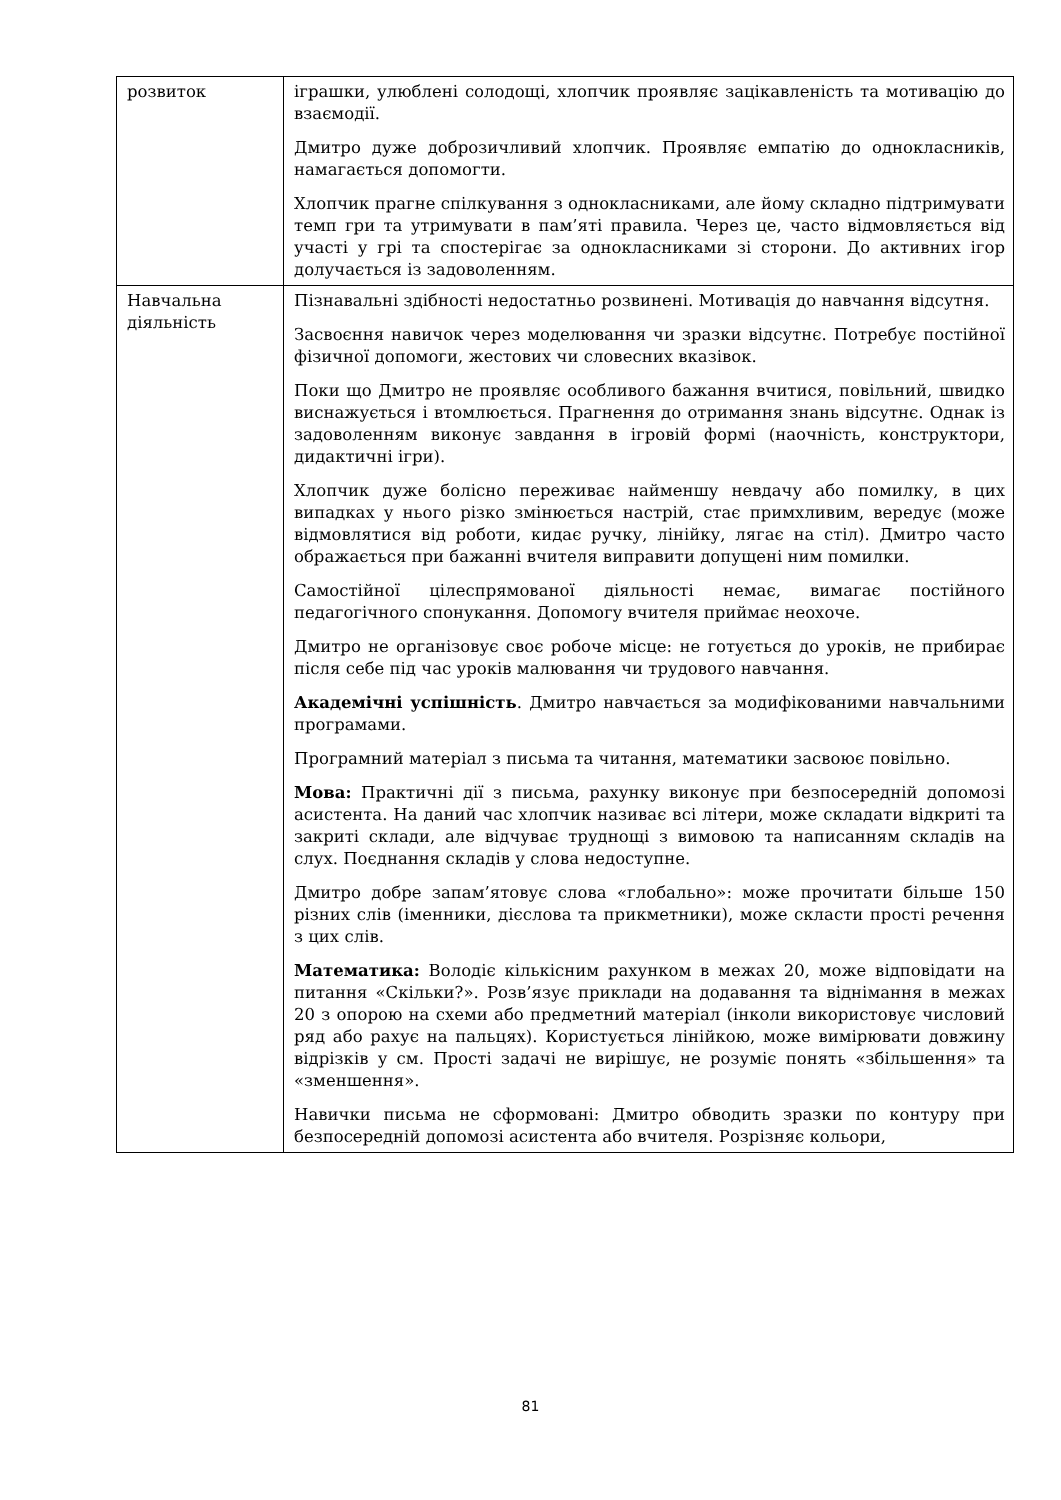| розвиток | іграшки, улюблені солодощі, хлопчик проявляє зацікавленість та мотивацію до взаємодії. Дмитро дуже доброзичливий хлопчик. Проявляє емпатію до однокласників, намагається допомогти. Хлопчик прагне спілкування з однокласниками, але йому складно підтримувати темп гри та утримувати в пам’яті правила. Через це, часто відмовляється від участі у грі та спостерігає за однокласниками зі сторони. До активних ігор долучається із задоволенням. |
| Навчальна діяльність | Пізнавальні здібності недостатньо розвинені. Мотивація до навчання відсутня. Засвоєння навичок через моделювання чи зразки відсутнє. Потребує постійної фізичної допомоги, жестових чи словесних вказівок. Поки що Дмитро не проявляє особливого бажання вчитися, повільний, швидко виснажується і втомлюється. Прагнення до отримання знань відсутнє. Однак із задоволенням виконує завдання в ігровій формі (наочність, конструктори, дидактичні ігри). Хлопчик дуже болісно переживає найменшу невдачу або помилку, в цих випадках у нього різко змінюється настрій, стає примхливим, вередує (може відмовлятися від роботи, кидає ручку, лінійку, лягає на стіл). Дмитро часто ображається при бажанні вчителя виправити допущені ним помилки. Самостійної цілеспрямованої діяльності немає, вимагає постійного педагогічного спонукання. Допомогу вчителя приймає неохоче. Дмитро не організовує своє робоче місце: не готується до уроків, не прибирає після себе під час уроків малювання чи трудового навчання. Академічні успішність . Дмитро навчається за модифікованими навчальними програмами. Програмний матеріал з письма та читання, математики засвоює повільно. Мова: Практичні дії з письма, рахунку виконує при безпосередній допомозі асистента. На даний час хлопчик називає всі літери, може складати відкриті та закриті склади, але відчуває труднощі з вимовою та написанням складів на слух. Поєднання складів у слова недоступне. Дмитро добре запам’ятовує слова «глобально»: може прочитати більше 150 різних слів (іменники, дієслова та прикметники), може скласти прості речення з цих слів. Математика: Володіє кількісним рахунком в межах 20, може відповідати на питання «Скільки?». Розв’язує приклади на додавання та віднімання в межах 20 з опорою на схеми або предметний матеріал (інколи використовує числовий ряд або рахує на пальцях). Користується лінійкою, може вимірювати довжину відрізків у см. Прості задачі не вирішує, не розуміє понять «збільшення» та «зменшення». Навички письма не сформовані: Дмитро обводить зразки по контуру при безпосередній допомозі асистента або вчителя. Розрізняє кольори, |
81